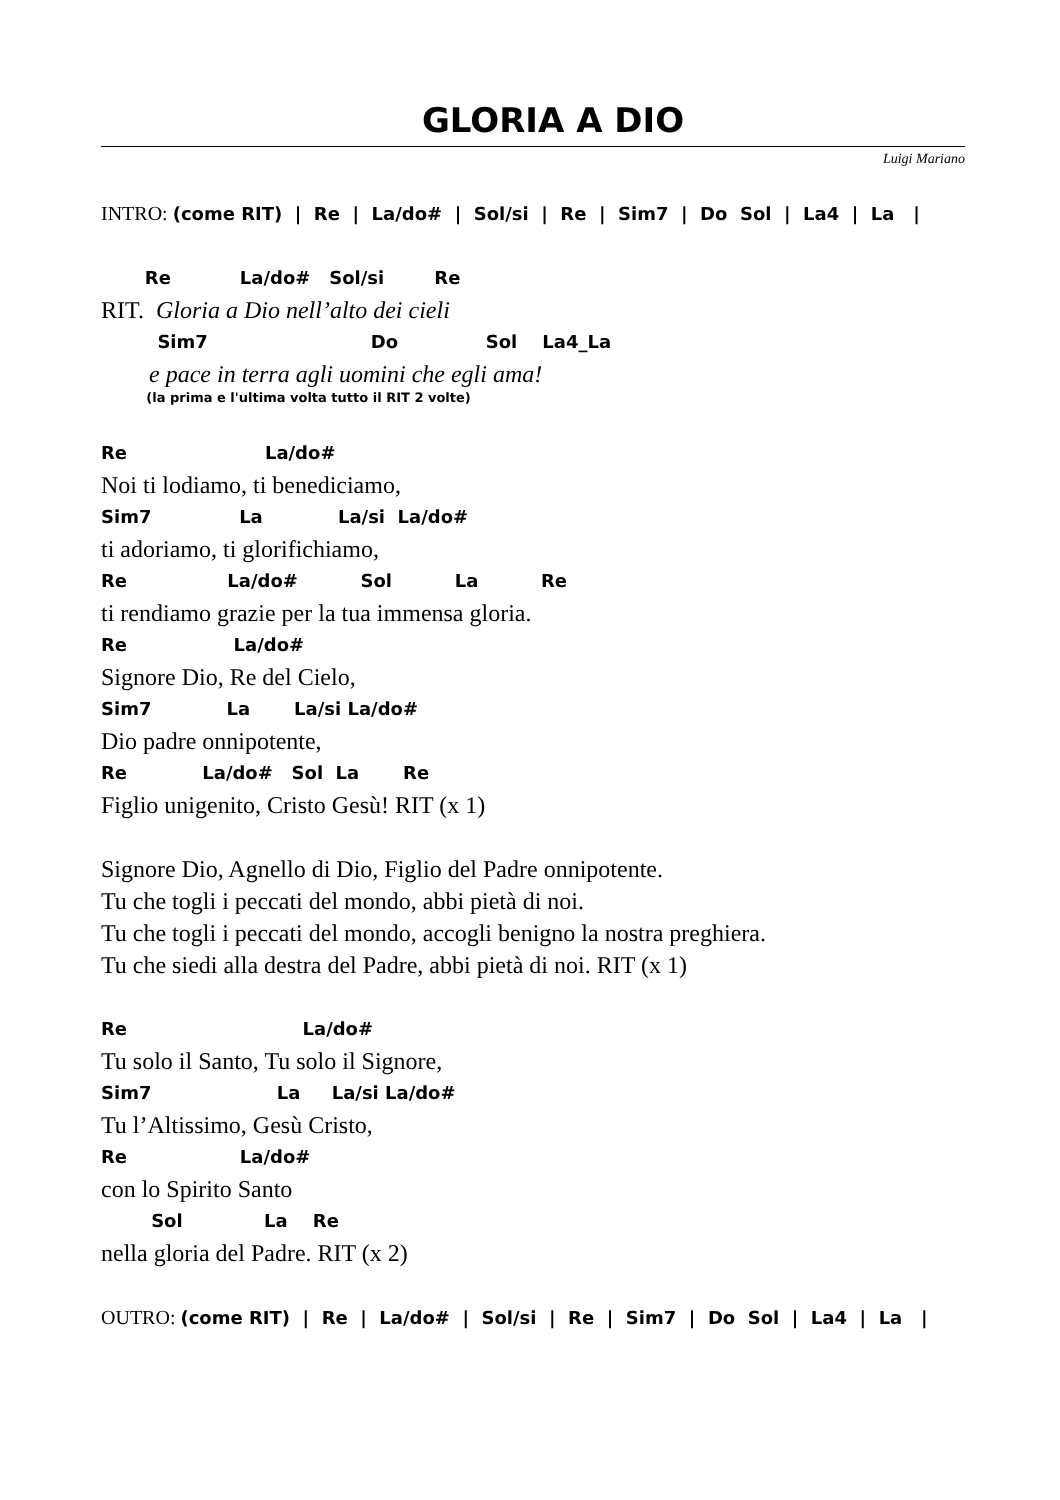GLORIA A DIO
Luigi Mariano
INTRO: (come RIT) | Re | La/do# | Sol/si | Re | Sim7 | Do Sol | La4 | La |
Re La/do# Sol/si Re
RIT. Gloria a Dio nell’alto dei cieli
Sim7 Do Sol La4_La
e pace in terra agli uomini che egli ama!
(la prima e l'ultima volta tutto il RIT 2 volte)
Re La/do#
Noi ti lodiamo, ti benediciamo,
Sim7 La La/si La/do#
ti adoriamo, ti glorifichiamo,
Re La/do# Sol La Re
ti rendiamo grazie per la tua immensa gloria.
Re La/do#
Signore Dio, Re del Cielo,
Sim7 La La/si La/do#
Dio padre onnipotente,
Re La/do# Sol La Re
Figlio unigenito, Cristo Gesù! RIT (x 1)
Signore Dio, Agnello di Dio, Figlio del Padre onnipotente.
Tu che togli i peccati del mondo, abbi pietà di noi.
Tu che togli i peccati del mondo, accogli benigno la nostra preghiera.
Tu che siedi alla destra del Padre, abbi pietà di noi. RIT (x 1)
Re La/do#
Tu solo il Santo, Tu solo il Signore,
Sim7 La La/si La/do#
Tu l’Altissimo, Gesù Cristo,
Re La/do#
con lo Spirito Santo
Sol La Re
nella gloria del Padre. RIT (x 2)
OUTRO: (come RIT) | Re | La/do# | Sol/si | Re | Sim7 | Do Sol | La4 | La |